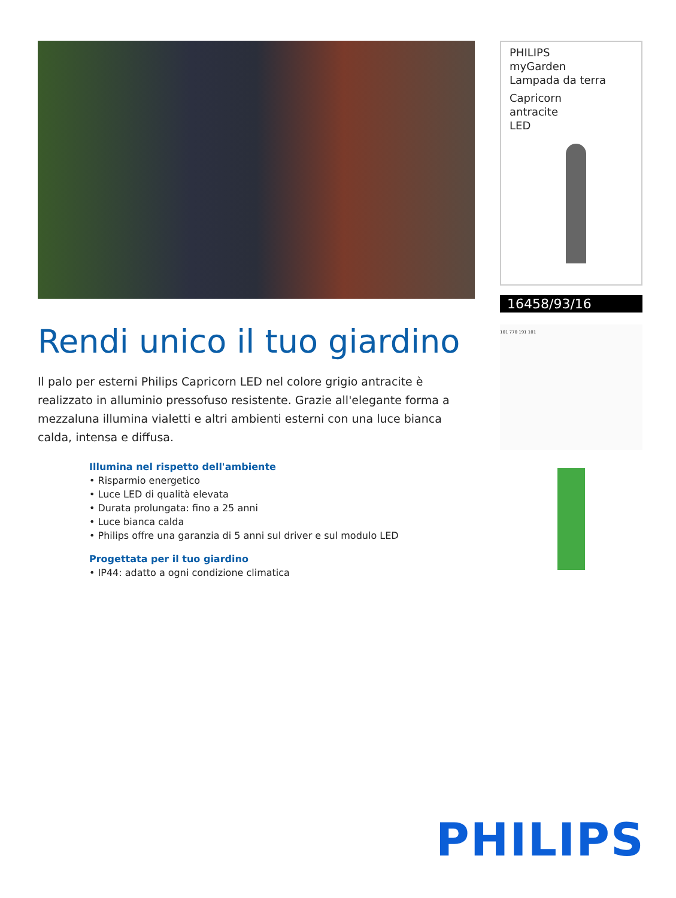Rendi unico il tuo giardino
Il palo per esterni Philips Capricorn LED nel colore grigio antracite è realizzato in alluminio pressofuso resistente. Grazie all'elegante forma a mezzaluna illumina vialetti e altri ambienti esterni con una luce bianca calda, intensa e diffusa.
Illumina nel rispetto dell'ambiente
• Risparmio energetico
• Luce LED di qualità elevata
• Durata prolungata: fino a 25 anni
• Luce bianca calda
• Philips offre una garanzia di 5 anni sul driver e sul modulo LED
Progettata per il tuo giardino
• IP44: adatto a ogni condizione climatica
PHILIPS
myGarden
Lampada da terra
Capricorn
antracite
LED
16458/93/16
101 770 191 101
PHILIPS